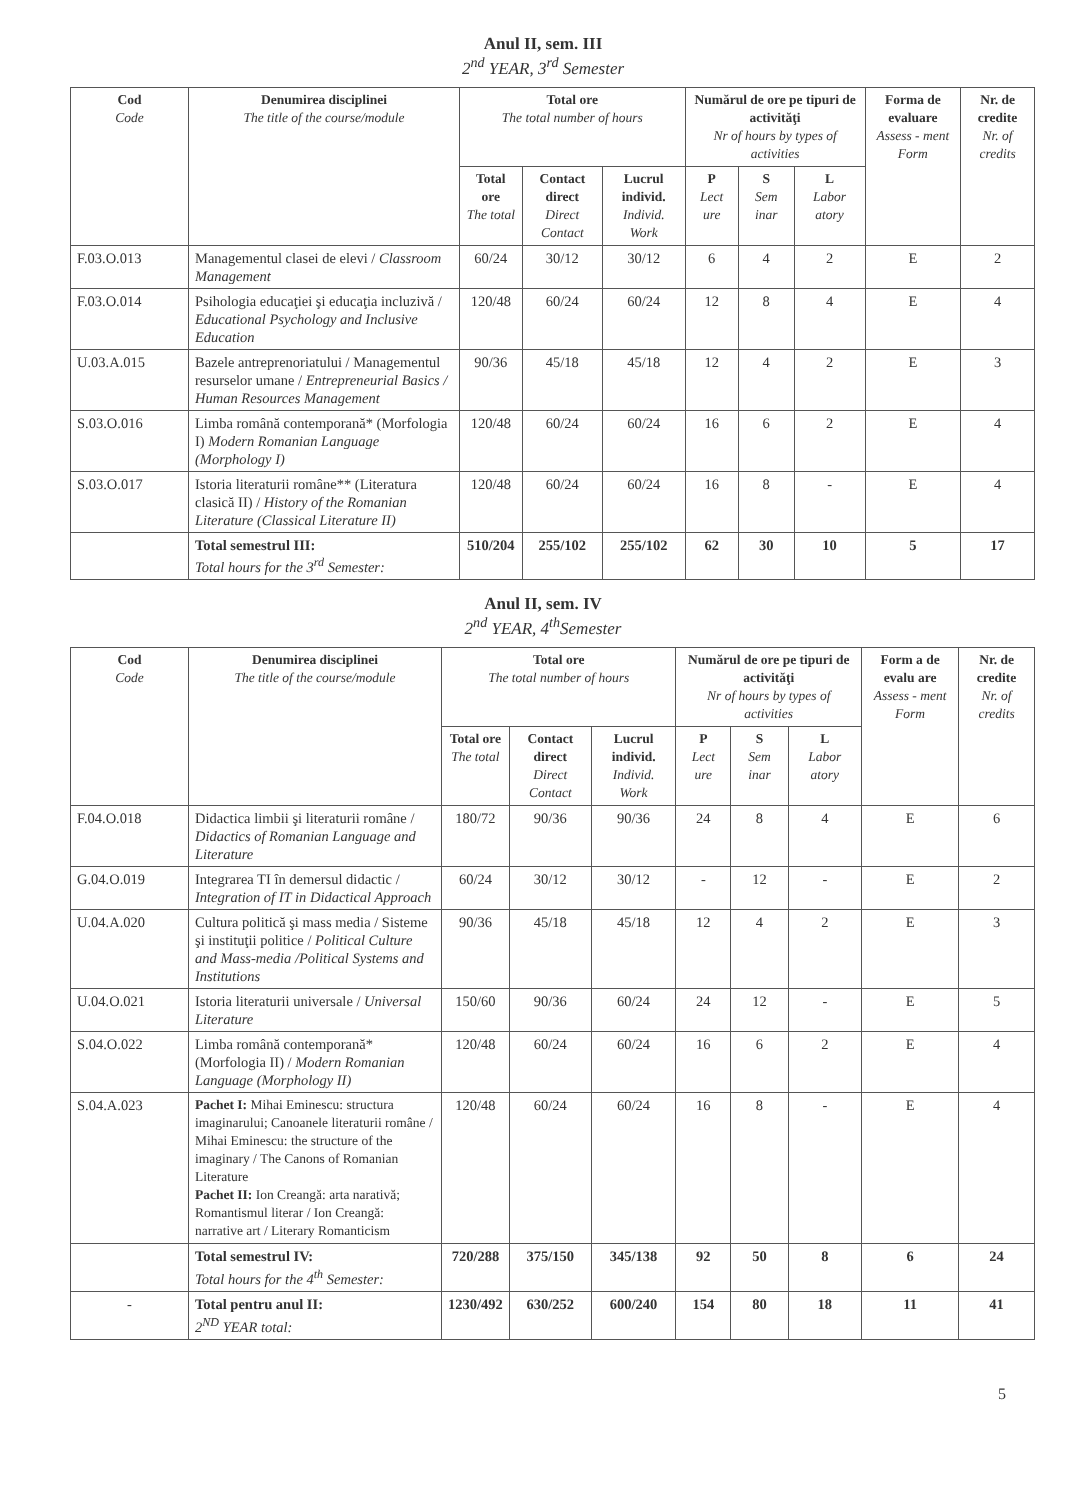Anul II, sem. III
2<sup>nd</sup> YEAR, 3<sup>rd</sup> Semester
| Cod Code | Denumirea disciplinei The title of the course/module | Total ore The total number of hours | | | Numărul de ore pe tipuri de activităţi Nr of hours by types of activities | | | Forma de evaluare Assess - ment Form | Nr. de credite Nr. of credits |
| --- | --- | --- | --- | --- | --- | --- | --- | --- | --- |
| | | Total ore The total | Contact direct Direct Contact | Lucrul individ. Individ. Work | P Lect ure | S Sem inar | L Labor atory | | |
| F.03.O.013 | Managementul clasei de elevi / Classroom Management | 60/24 | 30/12 | 30/12 | 6 | 4 | 2 | E | 2 |
| F.03.O.014 | Psihologia educaţiei şi educaţia incluzivă / Educational Psychology and Inclusive Education | 120/48 | 60/24 | 60/24 | 12 | 8 | 4 | E | 4 |
| U.03.A.015 | Bazele antreprenoriatului / Managementul resurselor umane / Entrepreneurial Basics / Human Resources Management | 90/36 | 45/18 | 45/18 | 12 | 4 | 2 | E | 3 |
| S.03.O.016 | Limba română contemporană* (Morfologia I) Modern Romanian Language (Morphology I) | 120/48 | 60/24 | 60/24 | 16 | 6 | 2 | E | 4 |
| S.03.O.017 | Istoria literaturii române** (Literatura clasică II) / History of the Romanian Literature (Classical Literature II) | 120/48 | 60/24 | 60/24 | 16 | 8 | - | E | 4 |
| | Total semestrul III: Total hours for the 3<sup>rd</sup> Semester: | 510/204 | 255/102 | 255/102 | 62 | 30 | 10 | 5 | 17 |
Anul II, sem. IV
2<sup>nd</sup> YEAR, 4<sup>th</sup>Semester
| Cod Code | Denumirea disciplinei The title of the course/module | Total ore The total number of hours | | | Numărul de ore pe tipuri de activităţi Nr of hours by types of activities | | | Form a de evalu are Assess - ment Form | Nr. de credite Nr. of credits |
| --- | --- | --- | --- | --- | --- | --- | --- | --- | --- |
| | | Total ore The total | Contact direct Direct Contact | Lucrul individ. Individ. Work | P Lect ure | S Sem inar | L Labor atory | | |
| F.04.O.018 | Didactica limbii şi literaturii române / Didactics of Romanian Language and Literature | 180/72 | 90/36 | 90/36 | 24 | 8 | 4 | E | 6 |
| G.04.O.019 | Integrarea TI în demersul didactic / Integration of IT in Didactical Approach | 60/24 | 30/12 | 30/12 | - | 12 | - | E | 2 |
| U.04.A.020 | Cultura politică şi mass media / Sisteme şi instituţii politice / Political Culture and Mass-media /Political Systems and Institutions | 90/36 | 45/18 | 45/18 | 12 | 4 | 2 | E | 3 |
| U.04.O.021 | Istoria literaturii universale / Universal Literature | 150/60 | 90/36 | 60/24 | 24 | 12 | - | E | 5 |
| S.04.O.022 | Limba română contemporană* (Morfologia II) / Modern Romanian Language (Morphology II) | 120/48 | 60/24 | 60/24 | 16 | 6 | 2 | E | 4 |
| S.04.A.023 | Pachet I: Mihai Eminescu: structura imaginarului; Canoanele literaturii române / Mihai Eminescu: the structure of the imaginary / The Canons of Romanian Literature Pachet II: Ion Creangă: arta narativă; Romantismul literar / Ion Creangă: narrative art / Literary Romanticism | 120/48 | 60/24 | 60/24 | 16 | 8 | - | E | 4 |
| | Total semestrul IV: Total hours for the 4<sup>th</sup> Semester: | 720/288 | 375/150 | 345/138 | 92 | 50 | 8 | 6 | 24 |
| - | Total pentru anul II: 2<sup>ND</sup> YEAR total: | 1230/492 | 630/252 | 600/240 | 154 | 80 | 18 | 11 | 41 |
5